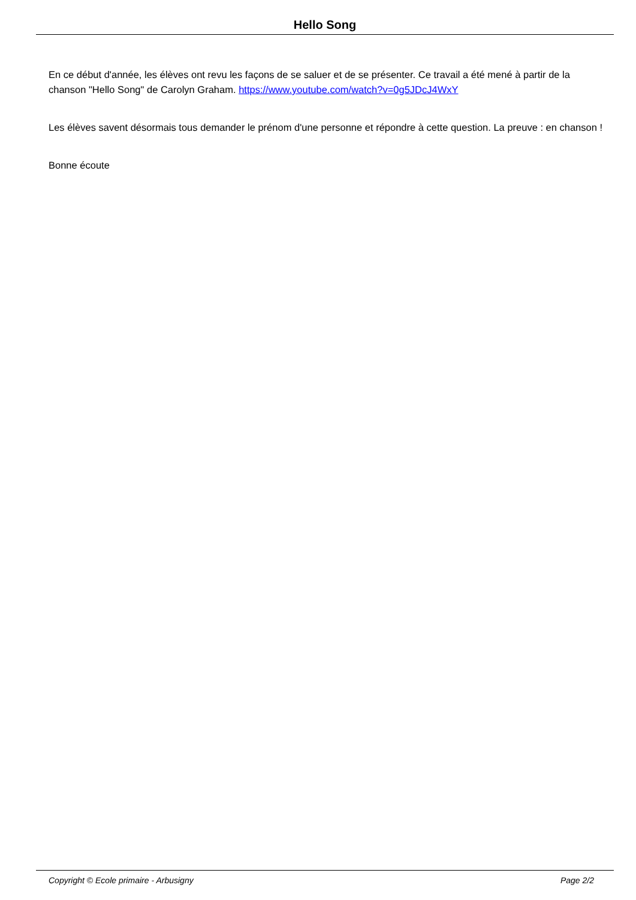Hello Song
En ce début d'année, les élèves ont revu les façons de se saluer et de se présenter. Ce travail a été mené à partir de la chanson "Hello Song" de Carolyn Graham. https://www.youtube.com/watch?v=0g5JDcJ4WxY
Les élèves savent désormais tous demander le prénom d'une personne et répondre à cette question. La preuve : en chanson !
Bonne écoute
Copyright © Ecole primaire - Arbusigny Page 2/2